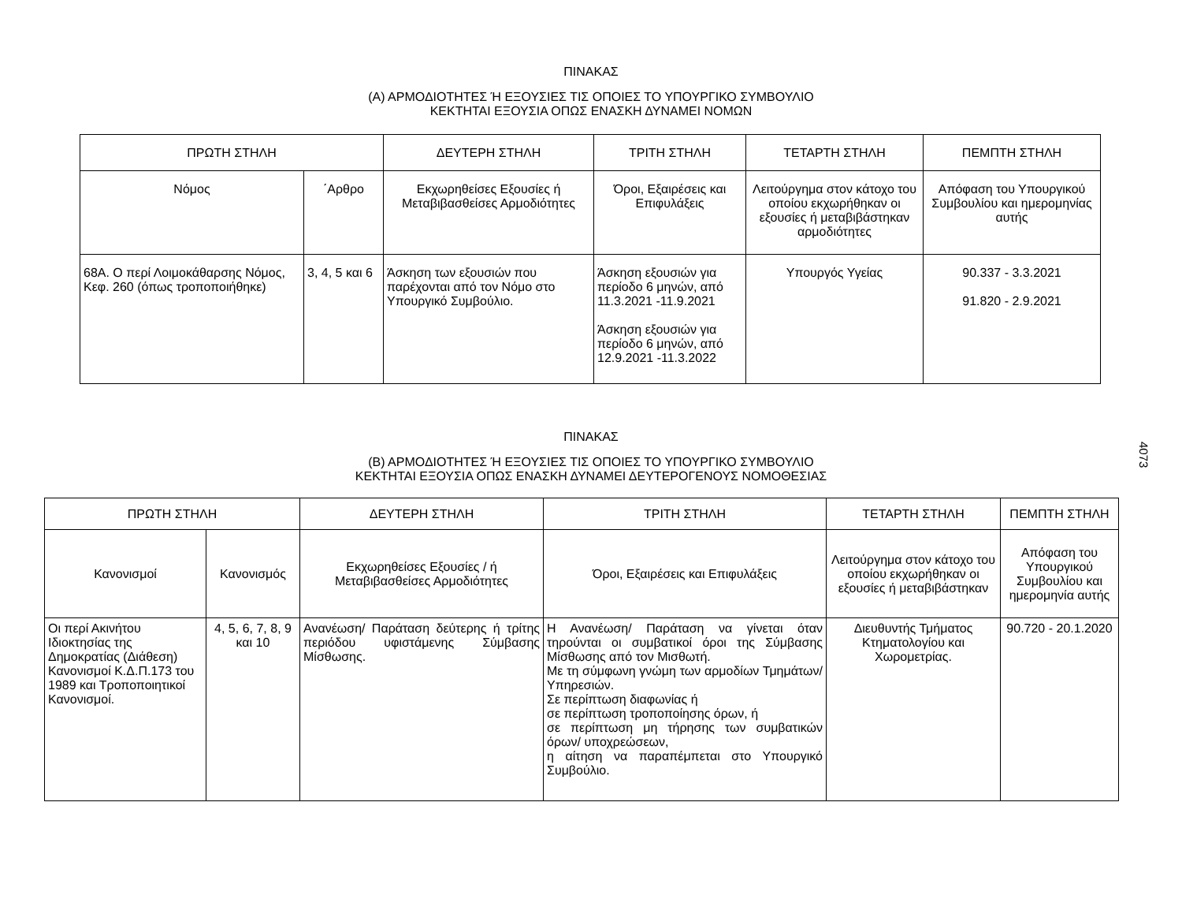ΠΙΝΑΚΑΣ
(Α) ΑΡΜΟΔΙΟΤΗΤΕΣ Ή ΕΞΟΥΣΙΕΣ ΤΙΣ ΟΠΟΙΕΣ ΤΟ ΥΠΟΥΡΓΙΚΟ ΣΥΜΒΟΥΛΙΟ
ΚΕΚΤΗΤΑΙ ΕΞΟΥΣΙΑ ΟΠΩΣ ΕΝΑΣΚΗ ΔΥΝΑΜΕΙ ΝΟΜΩΝ
| ΠΡΩΤΗ ΣΤΗΛΗ | | ΔΕΥΤΕΡΗ ΣΤΗΛΗ | ΤΡΙΤΗ ΣΤΗΛΗ | ΤΕΤΑΡΤΗ ΣΤΗΛΗ | ΠΕΜΠΤΗ ΣΤΗΛΗ |
| --- | --- | --- | --- | --- | --- |
| Νόμος | ΄Αρθρο | Εκχωρηθείσες Εξουσίες ή Μεταβιβασθείσες Αρμοδιότητες | Όροι, Εξαιρέσεις και Επιφυλάξεις | Λειτούργημα στον κάτοχο του οποίου εκχωρήθηκαν οι εξουσίες ή μεταβιβάστηκαν αρμοδιότητες | Απόφαση του Υπουργικού Συμβουλίου και ημερομηνίας αυτής |
| 68Α. Ο περί Λοιμοκάθαρσης Νόμος, Κεφ. 260 (όπως τροποποιήθηκε) | 3, 4, 5 και 6 | Άσκηση των εξουσιών που παρέχονται από τον Νόμο στο Υπουργικό Συμβούλιο. | Άσκηση εξουσιών για περίοδο 6 μηνών, από 11.3.2021 -11.9.2021 Άσκηση εξουσιών για περίοδο 6 μηνών, από 12.9.2021 -11.3.2022 | Υπουργός Υγείας | 90.337 - 3.3.2021 91.820 - 2.9.2021 |
ΠΙΝΑΚΑΣ
(Β) ΑΡΜΟΔΙΟΤΗΤΕΣ Ή ΕΞΟΥΣΙΕΣ ΤΙΣ ΟΠΟΙΕΣ ΤΟ ΥΠΟΥΡΓΙΚΟ ΣΥΜΒΟΥΛΙΟ
ΚΕΚΤΗΤΑΙ ΕΞΟΥΣΙΑ ΟΠΩΣ ΕΝΑΣΚΗ ΔΥΝΑΜΕΙ ΔΕΥΤΕΡΟΓΕΝΟΥΣ ΝΟΜΟΘΕΣΙΑΣ
| ΠΡΩΤΗ ΣΤΗΛΗ | | ΔΕΥΤΕΡΗ ΣΤΗΛΗ | ΤΡΙΤΗ ΣΤΗΛΗ | ΤΕΤΑΡΤΗ ΣΤΗΛΗ | ΠΕΜΠΤΗ ΣΤΗΛΗ |
| --- | --- | --- | --- | --- | --- |
| Κανονισμοί | Κανονισμός | Εκχωρηθείσες Εξουσίες / ή Μεταβιβασθείσες Αρμοδιότητες | Όροι, Εξαιρέσεις και Επιφυλάξεις | Λειτούργημα στον κάτοχο του οποίου εκχωρήθηκαν οι εξουσίες ή μεταβιβάστηκαν | Απόφαση του Υπουργικού Συμβουλίου και ημερομηνία αυτής |
| Οι περί Ακινήτου Ιδιοκτησίας της Δημοκρατίας (Διάθεση) Κανονισμοί Κ.Δ.Π.173 του 1989 και Τροποποιητικοί Κανονισμοί. | 4, 5, 6, 7, 8, 9 και 10 | Ανανέωση/ Παράταση δεύτερης ή τρίτης περιόδου υφιστάμενης Σύμβασης Μίσθωσης. | Η Ανανέωση/ Παράταση να γίνεται όταν τηρούνται οι συμβατικοί όροι της Σύμβασης Μίσθωσης από τον Μισθωτή. Με τη σύμφωνη γνώμη των αρμοδίων Τμημάτων/ Υπηρεσιών. Σε περίπτωση διαφωνίας ή σε περίπτωση τροποποίησης όρων, ή σε περίπτωση μη τήρησης των συμβατικών όρων/ υποχρεώσεων, η αίτηση να παραπέμπεται στο Υπουργικό Συμβούλιο. | Διευθυντής Τμήματος Κτηματολογίου και Χωρομετρίας. | 90.720 - 20.1.2020 |
4073